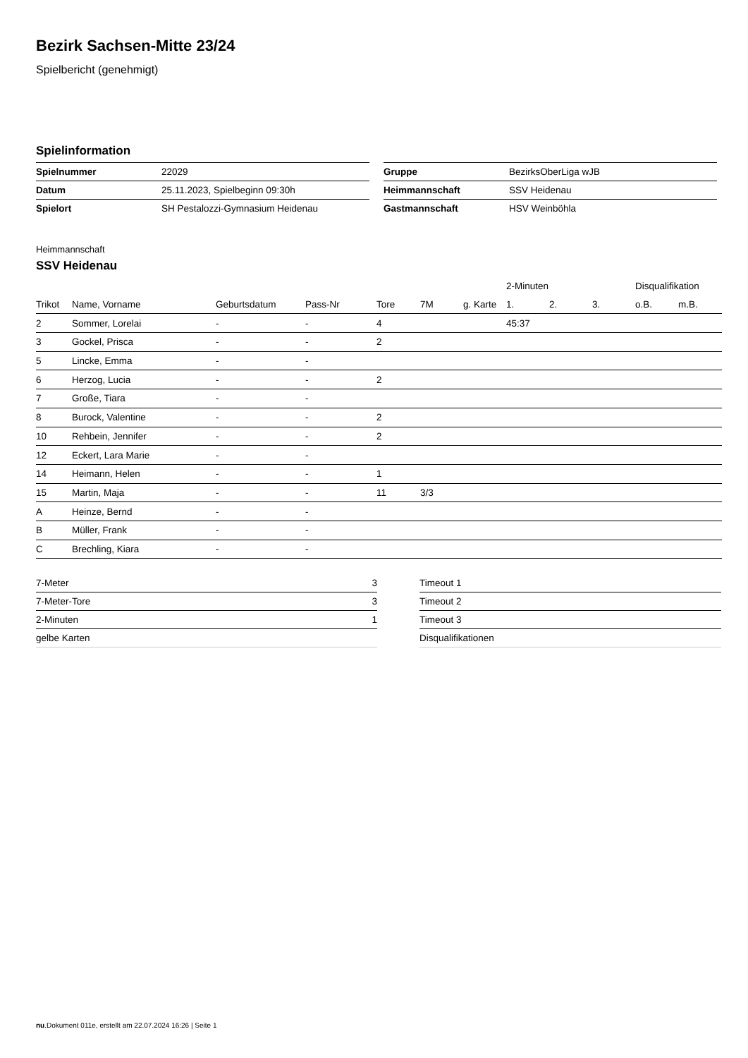Bezirk Sachsen-Mitte 23/24
Spielbericht (genehmigt)
Spielinformation
| Spielnummer | 22029 |
| Datum | 25.11.2023, Spielbeginn 09:30h |
| Spielort | SH Pestalozzi-Gymnasium Heidenau |
| Gruppe | BezirksOberLiga wJB |
| Heimmannschaft | SSV Heidenau |
| Gastmannschaft | HSV Weinböhla |
Heimmannschaft
SSV Heidenau
| | | | | | | | 2-Minuten | | | Disqualifikation | |
| --- | --- | --- | --- | --- | --- | --- | --- | --- | --- | --- | --- |
| Trikot | Name, Vorname | Geburtsdatum | Pass-Nr | Tore | 7M | g. Karte | 1. | 2. | 3. | o.B. | m.B. |
| 2 | Sommer, Lorelai | - | - | 4 | | | 45:37 | | | | |
| 3 | Gockel, Prisca | - | - | 2 | | | | | | | |
| 5 | Lincke, Emma | - | - | | | | | | | | |
| 6 | Herzog, Lucia | - | - | 2 | | | | | | | |
| 7 | Große, Tiara | - | - | | | | | | | | |
| 8 | Burock, Valentine | - | - | 2 | | | | | | | |
| 10 | Rehbein, Jennifer | - | - | 2 | | | | | | | |
| 12 | Eckert, Lara Marie | - | - | | | | | | | | |
| 14 | Heimann, Helen | - | - | 1 | | | | | | | |
| 15 | Martin, Maja | - | - | 11 | 3/3 | | | | | | |
| A | Heinze, Bernd | - | - | | | | | | | | |
| B | Müller, Frank | - | - | | | | | | | | |
| C | Brechling, Kiara | - | - | | | | | | | | |
| 7-Meter | 3 |
| 7-Meter-Tore | 3 |
| 2-Minuten | 1 |
| gelbe Karten | |
| Timeout 1 |
| Timeout 2 |
| Timeout 3 |
| Disqualifikationen |
nu.Dokument 011e, erstellt am 22.07.2024 16:26 | Seite 1